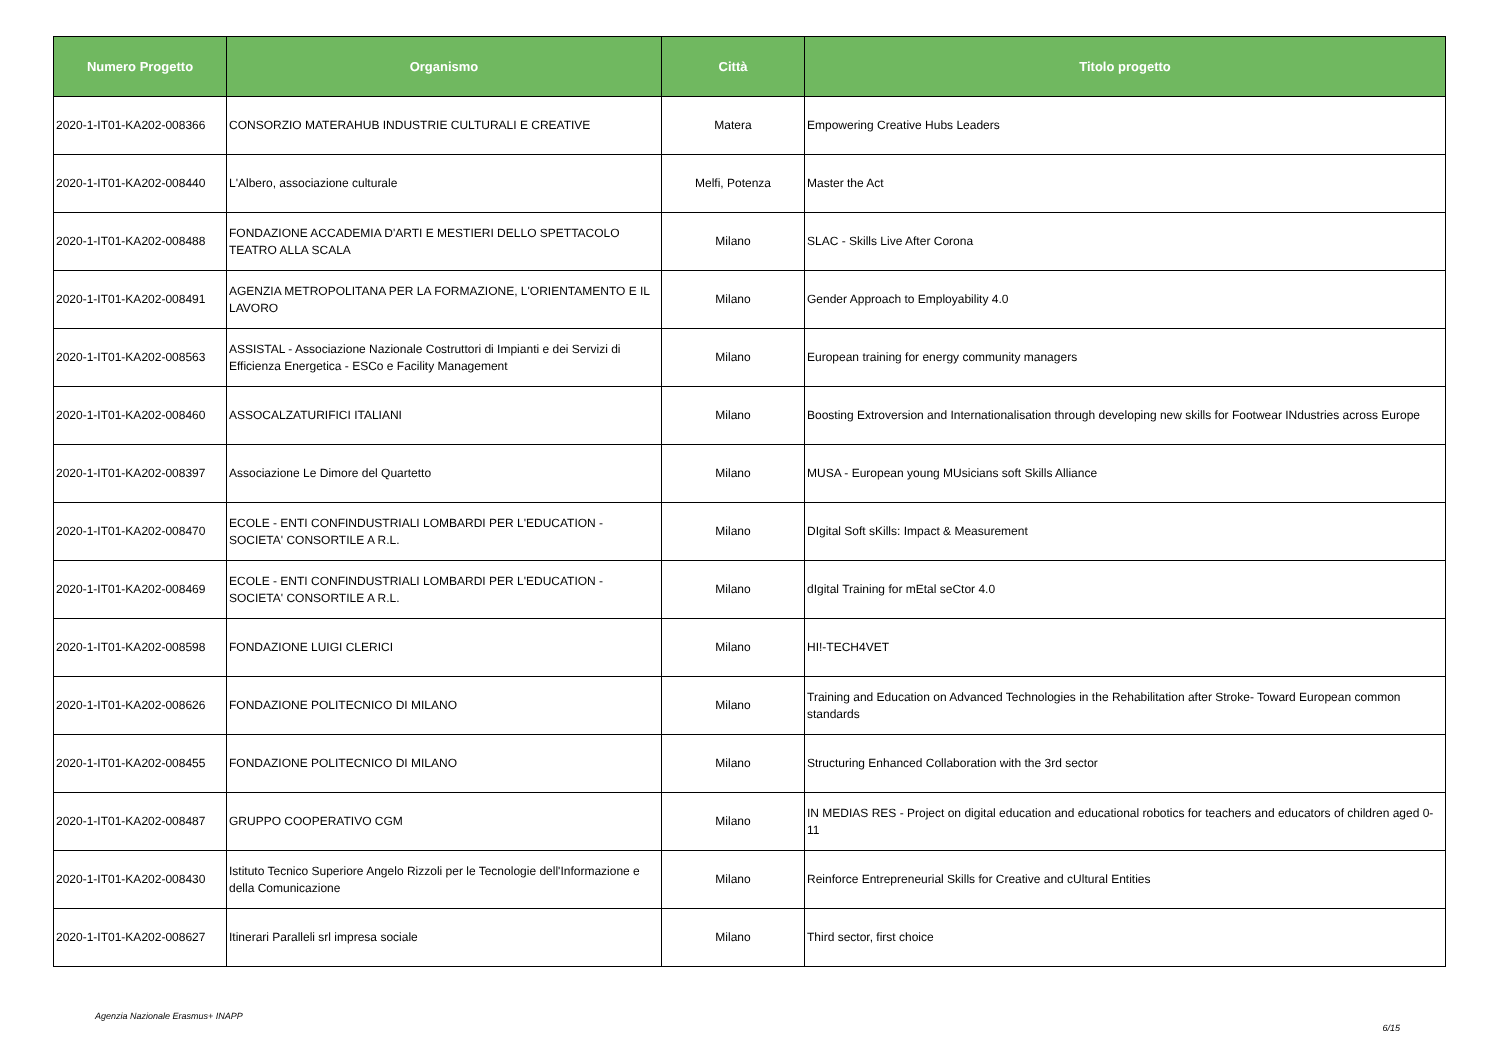| Numero Progetto | Organismo | Città | Titolo progetto |
| --- | --- | --- | --- |
| 2020-1-IT01-KA202-008366 | CONSORZIO MATERAHUB INDUSTRIE CULTURALI E CREATIVE | Matera | Empowering Creative Hubs Leaders |
| 2020-1-IT01-KA202-008440 | L'Albero, associazione culturale | Melfi, Potenza | Master the Act |
| 2020-1-IT01-KA202-008488 | FONDAZIONE ACCADEMIA D'ARTI E MESTIERI DELLO SPETTACOLO TEATRO ALLA SCALA | Milano | SLAC - Skills Live After Corona |
| 2020-1-IT01-KA202-008491 | AGENZIA METROPOLITANA PER LA FORMAZIONE, L'ORIENTAMENTO E IL LAVORO | Milano | Gender Approach to Employability 4.0 |
| 2020-1-IT01-KA202-008563 | ASSISTAL - Associazione Nazionale Costruttori di Impianti e dei Servizi di Efficienza Energetica - ESCo e Facility Management | Milano | European training for energy community managers |
| 2020-1-IT01-KA202-008460 | ASSOCALZATURIFICI ITALIANI | Milano | Boosting Extroversion and Internationalisation through developing new skills for Footwear INdustries across Europe |
| 2020-1-IT01-KA202-008397 | Associazione Le Dimore del Quartetto | Milano | MUSA - European young MUsicians soft Skills Alliance |
| 2020-1-IT01-KA202-008470 | ECOLE - ENTI CONFINDUSTRIALI LOMBARDI PER L'EDUCATION - SOCIETA' CONSORTILE A R.L. | Milano | DIgital Soft sKills: Impact & Measurement |
| 2020-1-IT01-KA202-008469 | ECOLE - ENTI CONFINDUSTRIALI LOMBARDI PER L'EDUCATION - SOCIETA' CONSORTILE A R.L. | Milano | dIgital Training for mEtal seCtor 4.0 |
| 2020-1-IT01-KA202-008598 | FONDAZIONE LUIGI CLERICI | Milano | HI!-TECH4VET |
| 2020-1-IT01-KA202-008626 | FONDAZIONE POLITECNICO DI MILANO | Milano | Training and Education on Advanced Technologies in the Rehabilitation after Stroke- Toward European common standards |
| 2020-1-IT01-KA202-008455 | FONDAZIONE POLITECNICO DI MILANO | Milano | Structuring Enhanced Collaboration with the 3rd sector |
| 2020-1-IT01-KA202-008487 | GRUPPO COOPERATIVO CGM | Milano | IN MEDIAS RES - Project on digital education and educational robotics for teachers and educators of children aged 0-11 |
| 2020-1-IT01-KA202-008430 | Istituto Tecnico Superiore Angelo Rizzoli per le Tecnologie dell'Informazione e della Comunicazione | Milano | Reinforce Entrepreneurial Skills for Creative and cUltural Entities |
| 2020-1-IT01-KA202-008627 | Itinerari Paralleli srl impresa sociale | Milano | Third sector, first choice |
Agenzia Nazionale Erasmus+ INAPP 6/15